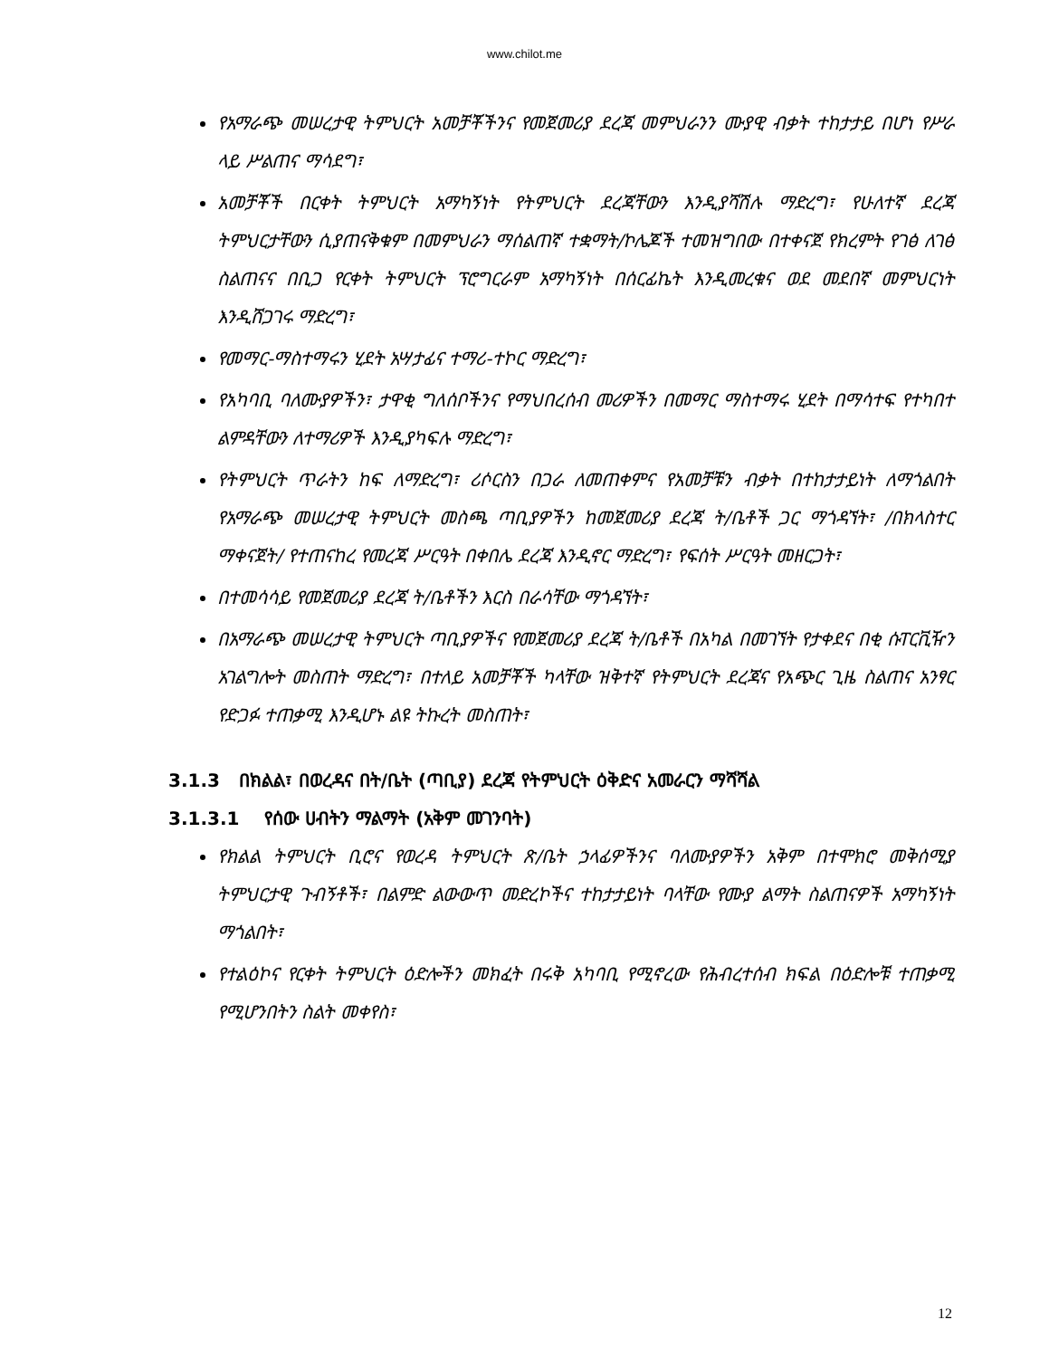www.chilot.me
የአማራጭ መሠረታዊ ትምህርት አመቻቾችንና የመጀመሪያ ደረጃ መምህራንን ሙያዊ ብቃት ተከታታይ በሆነ የሥራ ላይ ሥልጠና ማሳደግ፣
አመቻቾች በርቀት ትምህርት አማካኝነት የትምህርት ደረጃቸውን እንዲያሻሽሉ ማድረግ፣ የሁለተኛ ደረጃ ትምህርታቸውን ሲያጠናቅቁም በመምህራን ማሰልጠኛ ተቋማት/ኮሌጆች ተመዝግበው በተቀናጀ የክረምት የገፅ ለገፅ ስልጠናና በቢጋ የርቀት ትምህርት ፕሮግርራም አማካኝነት በሰርፊኬት እንዲመረቁና ወደ መደበኛ መምህርነት እንዲሸጋገሩ ማድረግ፣
የመማር-ማስተማሩን ሂደት አሣታፊና ተማሪ-ተኮር ማድረግ፣
የአካባቢ ባለሙያዎችን፣ ታዋቂ ግለሰቦችንና የማህበረሰብ መሪዎችን በመማር ማስተማሩ ሂደት በማሳተፍ የተካበተ ልምዳቸውን ለተማሪዎች እንዲያካፍሉ ማድረግ፣
የትምህርት ጥራትን ከፍ ለማድረግ፣ ሪሶርስን በጋራ ለመጠቀምና የአመቻቹን ብቃት በተከታታይነት ለማጎልበት የአማራጭ መሠረታዊ ትምህርት መስጫ ጣቢያዎችን ከመጀመሪያ ደረጃ ት/ቤቶች ጋር ማጎዳኘት፣ /በክላስተር ማቀናጀት/ የተጠናከረ የመረጃ ሥርዓት በቀበሌ ደረጃ እንዲኖር ማድረግ፣ የፍሰት ሥርዓት መዘርጋት፣
በተመሳሳይ የመጀመሪያ ደረጃ ት/ቤቶችን እርስ በራሳቸው ማጎዳኘት፣
በአማራጭ መሠረታዊ ትምህርት ጣቢያዎችና የመጀመሪያ ደረጃ ት/ቤቶች በአካል በመገኘት የታቀደና በቂ ሱፐርቪዥን አገልግሎት መስጠት ማድረግ፣ በተለይ አመቻቾች ካላቸው ዝቅተኛ የትምህርት ደረጃና የአጭር ጊዜ ስልጠና አንፃር የድጋፉ ተጠቃሚ እንዲሆኑ ልዩ ትኩረት መስጠት፣
3.1.3 በክልል፣ በወረዳና በት/ቤት (ጣቢያ) ደረጃ የትምህርት ዕቅድና አመራርን ማሻሻል
3.1.3.1 የሰው ሀብትን ማልማት (አቅም መገንባት)
የክልል ትምህርት ቢሮና የወረዳ ትምህርት ጽ/ቤት ኃላፊዎችንና ባለሙያዎችን አቅም በተሞክሮ መቅሰሚያ ትምህርታዊ ጉብኝቶች፣ በልምድ ልውውጥ መድረኮችና ተከታታይነት ባላቸው የሙያ ልማት ስልጠናዎች አማካኝነት ማጎልበት፣
የተልዕኮና የርቀት ትምህርት ዕድሎችን መክፈት በሩቅ አካባቢ የሚኖረው የሕብረተሰብ ክፍል በዕድሎቹ ተጠቃሚ የሚሆንበትን ስልት መቀየስ፣
12